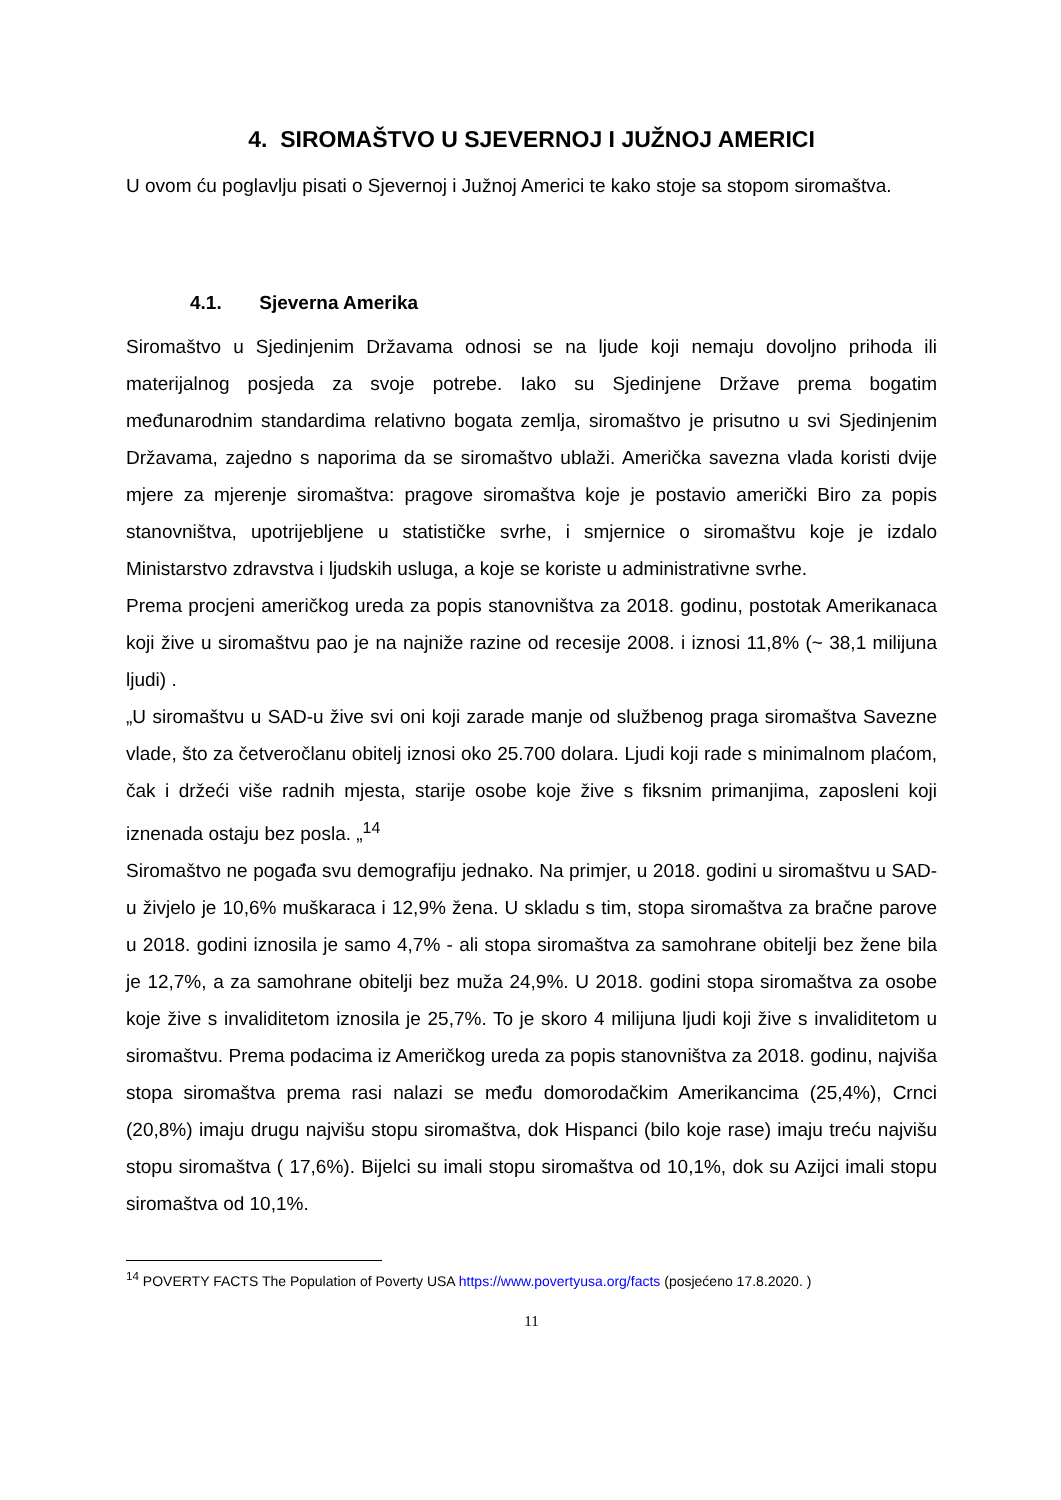4. SIROMAŠTVO U SJEVERNOJ I JUŽNOJ AMERICI
U ovom ću poglavlju pisati o Sjevernoj i Južnoj Americi te kako stoje sa stopom siromaštva.
4.1. Sjeverna Amerika
Siromaštvo u Sjedinjenim Državama odnosi se na ljude koji nemaju dovoljno prihoda ili materijalnog posjeda za svoje potrebe. Iako su Sjedinjene Države prema bogatim međunarodnim standardima relativno bogata zemlja, siromaštvo je prisutno u svi Sjedinjenim Državama, zajedno s naporima da se siromaštvo ublaži. Američka savezna vlada koristi dvije mjere za mjerenje siromaštva: pragove siromaštva koje je postavio američki Biro za popis stanovništva, upotrijebljene u statističke svrhe, i smjernice o siromaštvu koje je izdalo Ministarstvo zdravstva i ljudskih usluga, a koje se koriste u administrativne svrhe.
Prema procjeni američkog ureda za popis stanovništva za 2018. godinu, postotak Amerikanaca koji žive u siromaštvu pao je na najniže razine od recesije 2008. i iznosi 11,8% (~ 38,1 milijuna ljudi) .
„U siromaštvu u SAD-u žive svi oni koji zarade manje od službenog praga siromaštva Savezne vlade, što za četveročlanu obitelj iznosi oko 25.700 dolara. Ljudi koji rade s minimalnom plaćom, čak i držeći više radnih mjesta, starije osobe koje žive s fiksnim primanjima, zaposleni koji iznenada ostaju bez posla. „<sup>14</sup>
Siromaštvo ne pogađa svu demografiju jednako. Na primjer, u 2018. godini u siromaštvu u SAD-u živjelo je 10,6% muškaraca i 12,9% žena. U skladu s tim, stopa siromaštva za bračne parove u 2018. godini iznosila je samo 4,7% - ali stopa siromaštva za samohrane obitelji bez žene bila je 12,7%, a za samohrane obitelji bez muža 24,9%. U 2018. godini stopa siromaštva za osobe koje žive s invaliditetom iznosila je 25,7%. To je skoro 4 milijuna ljudi koji žive s invaliditetom u siromaštvu. Prema podacima iz Američkog ureda za popis stanovništva za 2018. godinu, najviša stopa siromaštva prema rasi nalazi se među domorodačkim Amerikancima (25,4%), Crnci (20,8%) imaju drugu najvišu stopu siromaštva, dok Hispanci (bilo koje rase) imaju treću najvišu stopu siromaštva ( 17,6%). Bijelci su imali stopu siromaštva od 10,1%, dok su Azijci imali stopu siromaštva od 10,1%.
<sup>14</sup> POVERTY FACTS The Population of Poverty USA https://www.povertyusa.org/facts (posjećeno 17.8.2020. )
11